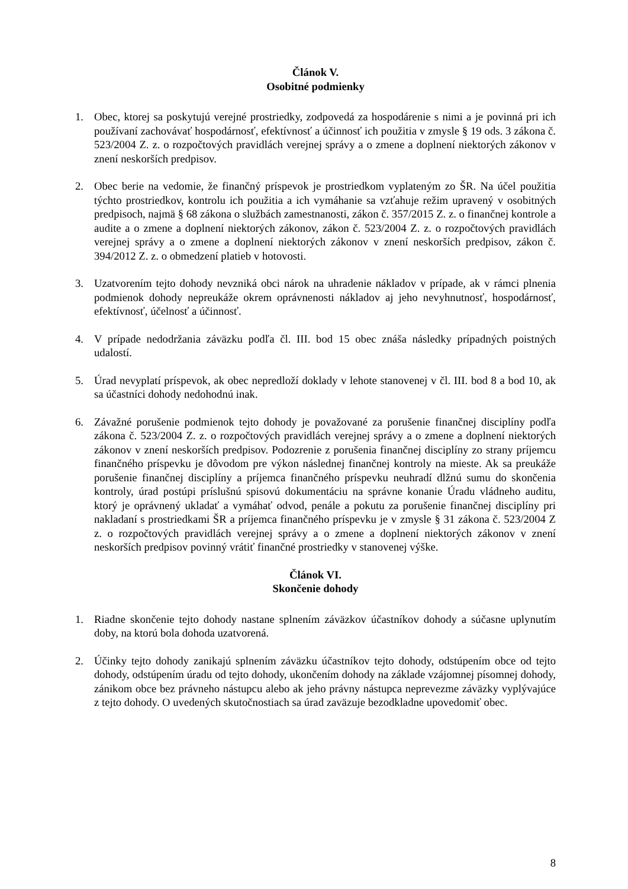Článok V.
Osobitné podmienky
1. Obec, ktorej sa poskytujú verejné prostriedky, zodpovedá za hospodárenie s nimi a je povinná pri ich používaní zachovávať hospodárnosť, efektívnosť a účinnosť ich použitia v zmysle § 19 ods. 3 zákona č. 523/2004 Z. z. o rozpočtových pravidlách verejnej správy a o zmene a doplnení niektorých zákonov v znení neskorších predpisov.
2. Obec berie na vedomie, že finančný príspevok je prostriedkom vyplateným zo ŠR. Na účel použitia týchto prostriedkov, kontrolu ich použitia a ich vymáhanie sa vzťahuje režim upravený v osobitných predpisoch, najmä § 68 zákona o službách zamestnanosti, zákon č. 357/2015 Z. z. o finančnej kontrole a audite a o zmene a doplnení niektorých zákonov, zákon č. 523/2004 Z. z. o rozpočtových pravidlách verejnej správy a o zmene a doplnení niektorých zákonov v znení neskorších predpisov, zákon č. 394/2012 Z. z. o obmedzení platieb v hotovosti.
3. Uzatvorením tejto dohody nevzniká obci nárok na uhradenie nákladov v prípade, ak v rámci plnenia podmienok dohody nepreukáže okrem oprávnenosti nákladov aj jeho nevyhnutnosť, hospodárnosť, efektívnosť, účelnosť a účinnosť.
4. V prípade nedodržania záväzku podľa čl. III. bod 15 obec znáša následky prípadných poistných udalostí.
5. Úrad nevyplatí príspevok, ak obec nepredloží doklady v lehote stanovenej v čl. III. bod 8 a bod 10, ak sa účastníci dohody nedohodnú inak.
6. Závažné porušenie podmienok tejto dohody je považované za porušenie finančnej disciplíny podľa zákona č. 523/2004 Z. z. o rozpočtových pravidlách verejnej správy a o zmene a doplnení niektorých zákonov v znení neskorších predpisov. Podozrenie z porušenia finančnej disciplíny zo strany príjemcu finančného príspevku je dôvodom pre výkon následnej finančnej kontroly na mieste. Ak sa preukáže porušenie finančnej disciplíny a príjemca finančného príspevku neuhradí dlžnú sumu do skončenia kontroly, úrad postúpi príslušnú spisovú dokumentáciu na správne konanie Úradu vládneho auditu, ktorý je oprávnený ukladať a vymáhať odvod, penále a pokutu za porušenie finančnej disciplíny pri nakladaní s prostriedkami ŠR a príjemca finančného príspevku je v zmysle § 31 zákona č. 523/2004 Z z. o rozpočtových pravidlách verejnej správy a o zmene a doplnení niektorých zákonov v znení neskorších predpisov povinný vrátiť finančné prostriedky v stanovenej výške.
Článok VI.
Skončenie dohody
1. Riadne skončenie tejto dohody nastane splnením záväzkov účastníkov dohody a súčasne uplynutím doby, na ktorú bola dohoda uzatvorená.
2. Účinky tejto dohody zanikajú splnením záväzku účastníkov tejto dohody, odstúpením obce od tejto dohody, odstúpením úradu od tejto dohody, ukončením dohody na základe vzájomnej písomnej dohody, zánikom obce bez právneho nástupcu alebo ak jeho právny nástupca neprevezme záväzky vyplývajúce z tejto dohody. O uvedených skutočnostiach sa úrad zaväzuje bezodkladne upovedomiť obec.
8